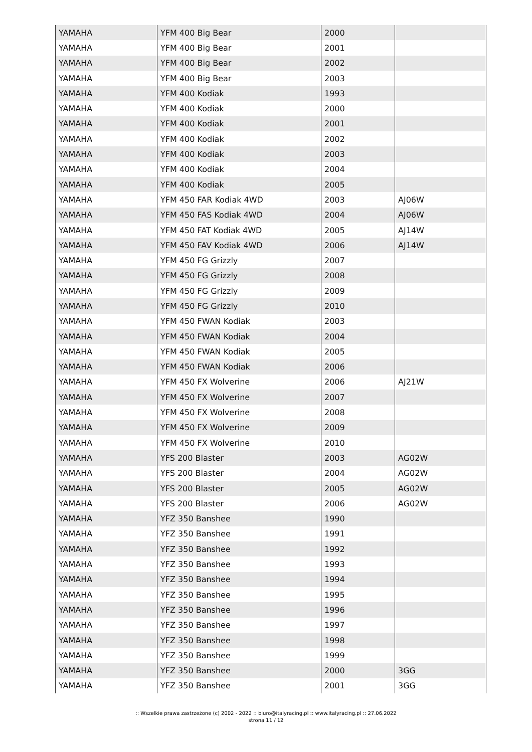| YAMAHA | YFM 400 Big Bear | 2000 | |
| YAMAHA | YFM 400 Big Bear | 2001 | |
| YAMAHA | YFM 400 Big Bear | 2002 | |
| YAMAHA | YFM 400 Big Bear | 2003 | |
| YAMAHA | YFM 400 Kodiak | 1993 | |
| YAMAHA | YFM 400 Kodiak | 2000 | |
| YAMAHA | YFM 400 Kodiak | 2001 | |
| YAMAHA | YFM 400 Kodiak | 2002 | |
| YAMAHA | YFM 400 Kodiak | 2003 | |
| YAMAHA | YFM 400 Kodiak | 2004 | |
| YAMAHA | YFM 400 Kodiak | 2005 | |
| YAMAHA | YFM 450 FAR Kodiak 4WD | 2003 | AJ06W |
| YAMAHA | YFM 450 FAS Kodiak 4WD | 2004 | AJ06W |
| YAMAHA | YFM 450 FAT Kodiak 4WD | 2005 | AJ14W |
| YAMAHA | YFM 450 FAV Kodiak 4WD | 2006 | AJ14W |
| YAMAHA | YFM 450 FG Grizzly | 2007 | |
| YAMAHA | YFM 450 FG Grizzly | 2008 | |
| YAMAHA | YFM 450 FG Grizzly | 2009 | |
| YAMAHA | YFM 450 FG Grizzly | 2010 | |
| YAMAHA | YFM 450 FWAN Kodiak | 2003 | |
| YAMAHA | YFM 450 FWAN Kodiak | 2004 | |
| YAMAHA | YFM 450 FWAN Kodiak | 2005 | |
| YAMAHA | YFM 450 FWAN Kodiak | 2006 | |
| YAMAHA | YFM 450 FX Wolverine | 2006 | AJ21W |
| YAMAHA | YFM 450 FX Wolverine | 2007 | |
| YAMAHA | YFM 450 FX Wolverine | 2008 | |
| YAMAHA | YFM 450 FX Wolverine | 2009 | |
| YAMAHA | YFM 450 FX Wolverine | 2010 | |
| YAMAHA | YFS 200 Blaster | 2003 | AG02W |
| YAMAHA | YFS 200 Blaster | 2004 | AG02W |
| YAMAHA | YFS 200 Blaster | 2005 | AG02W |
| YAMAHA | YFS 200 Blaster | 2006 | AG02W |
| YAMAHA | YFZ 350 Banshee | 1990 | |
| YAMAHA | YFZ 350 Banshee | 1991 | |
| YAMAHA | YFZ 350 Banshee | 1992 | |
| YAMAHA | YFZ 350 Banshee | 1993 | |
| YAMAHA | YFZ 350 Banshee | 1994 | |
| YAMAHA | YFZ 350 Banshee | 1995 | |
| YAMAHA | YFZ 350 Banshee | 1996 | |
| YAMAHA | YFZ 350 Banshee | 1997 | |
| YAMAHA | YFZ 350 Banshee | 1998 | |
| YAMAHA | YFZ 350 Banshee | 1999 | |
| YAMAHA | YFZ 350 Banshee | 2000 | 3GG |
| YAMAHA | YFZ 350 Banshee | 2001 | 3GG |
:: Wszelkie prawa zastrzeżone (c) 2002 - 2022 :: biuro@italyracing.pl :: www.italyracing.pl :: 27.06.2022
strona 11 / 12